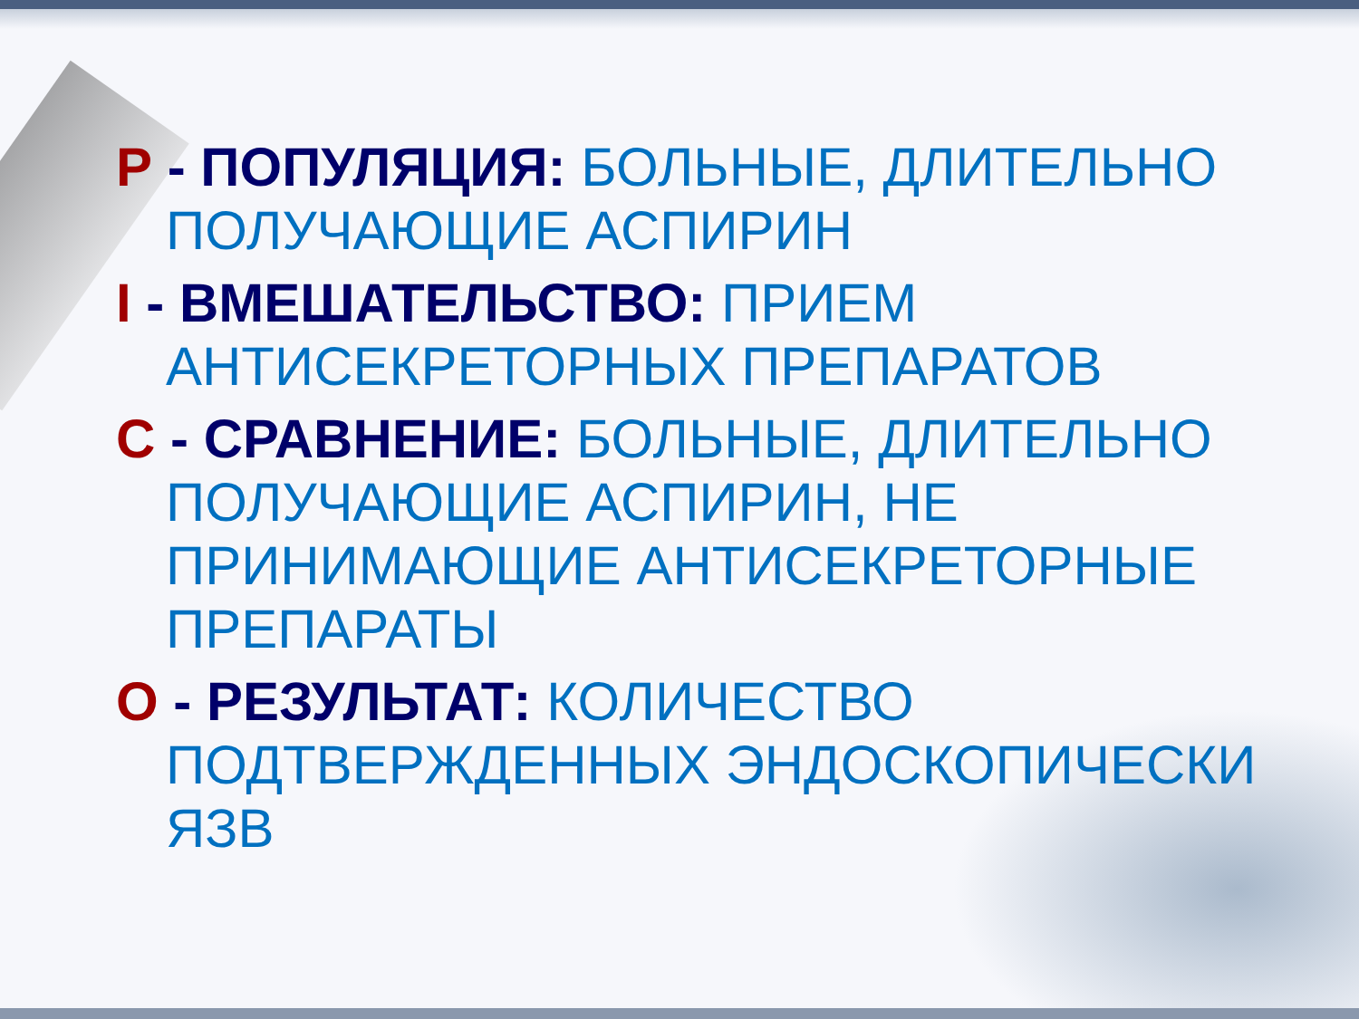P - ПОПУЛЯЦИЯ: БОЛЬНЫЕ, ДЛИТЕЛЬНО ПОЛУЧАЮЩИЕ АСПИРИН
I - ВМЕШАТЕЛЬСТВО: ПРИЕМ АНТИСЕКРЕТОРНЫХ ПРЕПАРАТОВ
C - СРАВНЕНИЕ: БОЛЬНЫЕ, ДЛИТЕЛЬНО ПОЛУЧАЮЩИЕ АСПИРИН, НЕ ПРИНИМАЮЩИЕ АНТИСЕКРЕТОРНЫЕ ПРЕПАРАТЫ
O - РЕЗУЛЬТАТ: КОЛИЧЕСТВО ПОДТВЕРЖДЕННЫХ ЭНДОСКОПИЧЕСКИ ЯЗВ